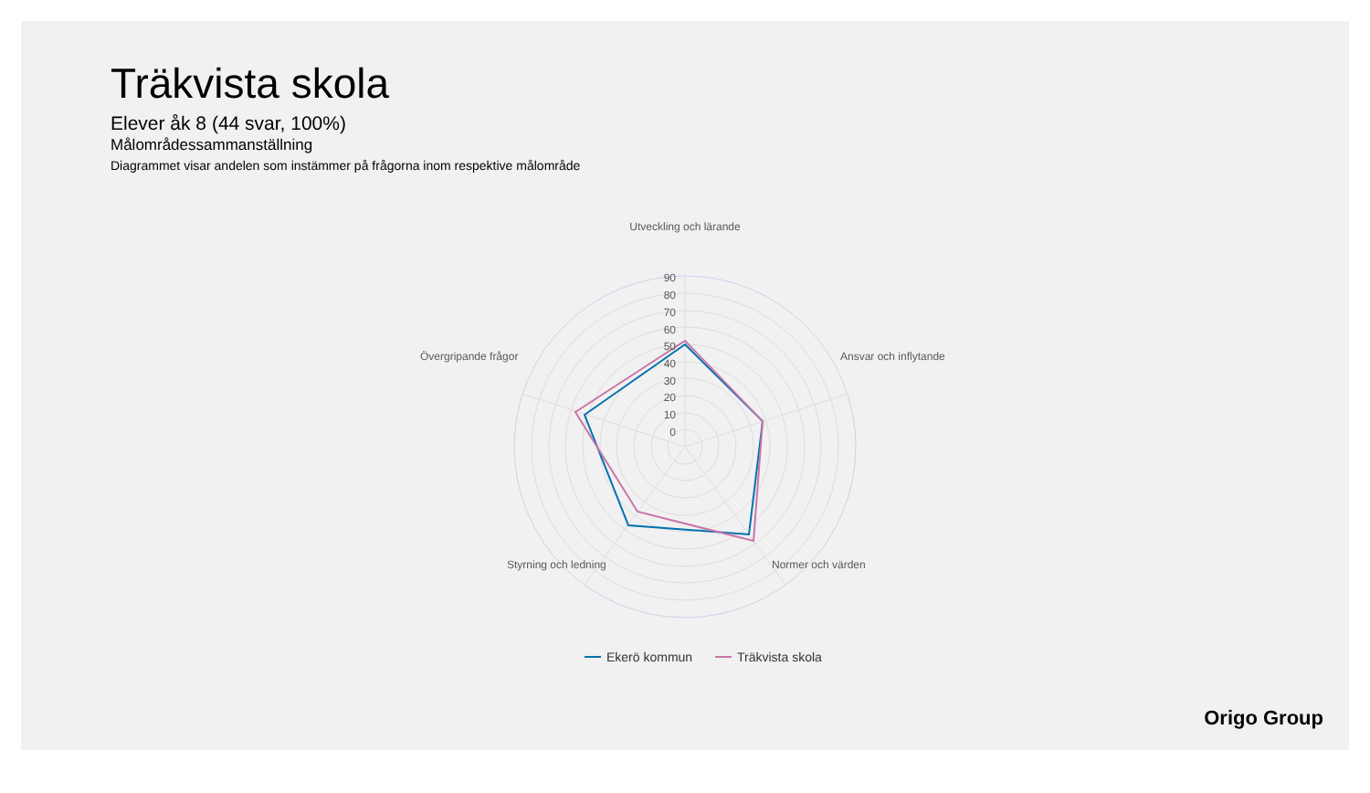Träkvista skola
Elever åk 8 (44 svar, 100%)
Målområdessammanställning
Diagrammet visar andelen som instämmer på frågorna inom respektive målområde
Utveckling och lärande
Ansvar och inflytande
Normer och värden
Styrning och ledning
Övergripande frågor
90
80
70
60
50
40
30
20
10
0
Ekerö kommun
Träkvista skola
Origo Group